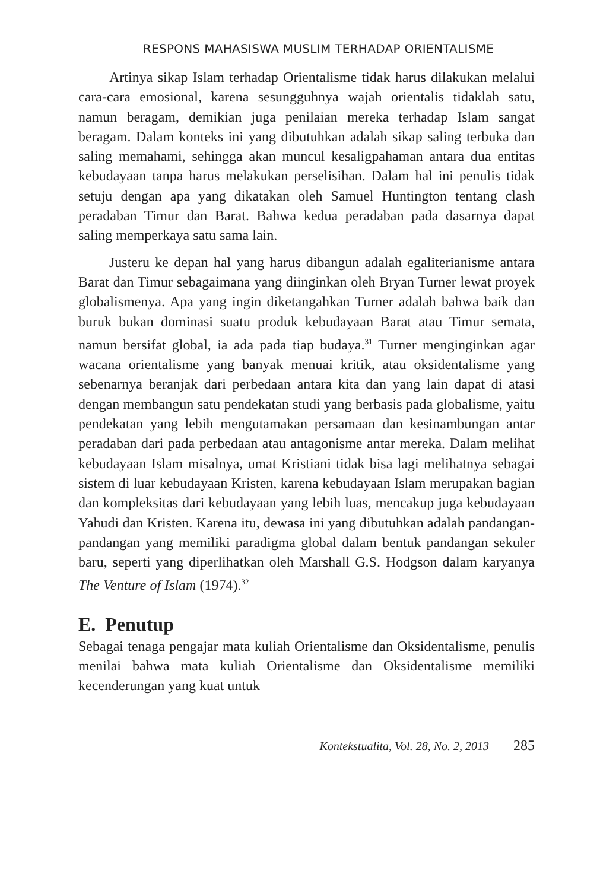RESPONS MAHASISWA MUSLIM TERHADAP ORIENTALISME
Artinya sikap Islam terhadap Orientalisme tidak harus dilakukan melalui cara-cara emosional, karena sesungguhnya wajah orientalis tidaklah satu, namun beragam, demikian juga penilaian mereka terhadap Islam sangat beragam. Dalam konteks ini yang dibutuhkan adalah sikap saling terbuka dan saling memahami, sehingga akan muncul kesaligpahaman antara dua entitas kebudayaan tanpa harus melakukan perselisihan. Dalam hal ini penulis tidak setuju dengan apa yang dikatakan oleh Samuel Huntington tentang clash peradaban Timur dan Barat. Bahwa kedua peradaban pada dasarnya dapat saling memperkaya satu sama lain.
Justeru ke depan hal yang harus dibangun adalah egaliterianisme antara Barat dan Timur sebagaimana yang diinginkan oleh Bryan Turner lewat proyek globalismenya. Apa yang ingin diketangahkan Turner adalah bahwa baik dan buruk bukan dominasi suatu produk kebudayaan Barat atau Timur semata, namun bersifat global, ia ada pada tiap budaya.<sup>31</sup> Turner menginginkan agar wacana orientalisme yang banyak menuai kritik, atau oksidentalisme yang sebenarnya beranjak dari perbedaan antara kita dan yang lain dapat di atasi dengan membangun satu pendekatan studi yang berbasis pada globalisme, yaitu pendekatan yang lebih mengutamakan persamaan dan kesinambungan antar peradaban dari pada perbedaan atau antagonisme antar mereka. Dalam melihat kebudayaan Islam misalnya, umat Kristiani tidak bisa lagi melihatnya sebagai sistem di luar kebudayaan Kristen, karena kebudayaan Islam merupakan bagian dan kompleksitas dari kebudayaan yang lebih luas, mencakup juga kebudayaan Yahudi dan Kristen. Karena itu, dewasa ini yang dibutuhkan adalah pandangan-pandangan yang memiliki paradigma global dalam bentuk pandangan sekuler baru, seperti yang diperlihatkan oleh Marshall G.S. Hodgson dalam karyanya The Venture of Islam (1974).<sup>32</sup>
E. Penutup
Sebagai tenaga pengajar mata kuliah Orientalisme dan Oksidentalisme, penulis menilai bahwa mata kuliah Orientalisme dan Oksidentalisme memiliki kecenderungan yang kuat untuk
Kontekstualita, Vol. 28, No. 2, 2013 285